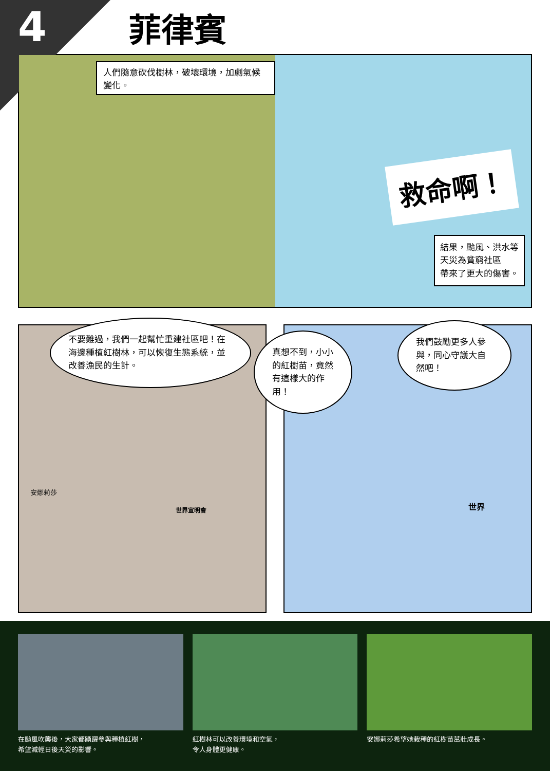4
菲律賓
人們隨意砍伐樹林，破壞環境，加劇氣候變化。
救命啊！
結果，颱風、洪水等
天災為貧窮社區
帶來了更大的傷害。
不要難過，我們一起幫忙重建社區吧！在海邊種植紅樹林，可以恢復生態系統，並改善漁民的生計。
安娜莉莎
世界宣明會
真想不到，小小的紅樹苗，竟然有這樣大的作用！
我們鼓勵更多人參與，同心守護大自然吧！
世界
在颱風吹襲後，大家都踴躍參與種植紅樹，
希望減輕日後天災的影響。
紅樹林可以改善環境和空氣，
令人身體更健康。
安娜莉莎希望她栽種的紅樹苗茁壯成長。